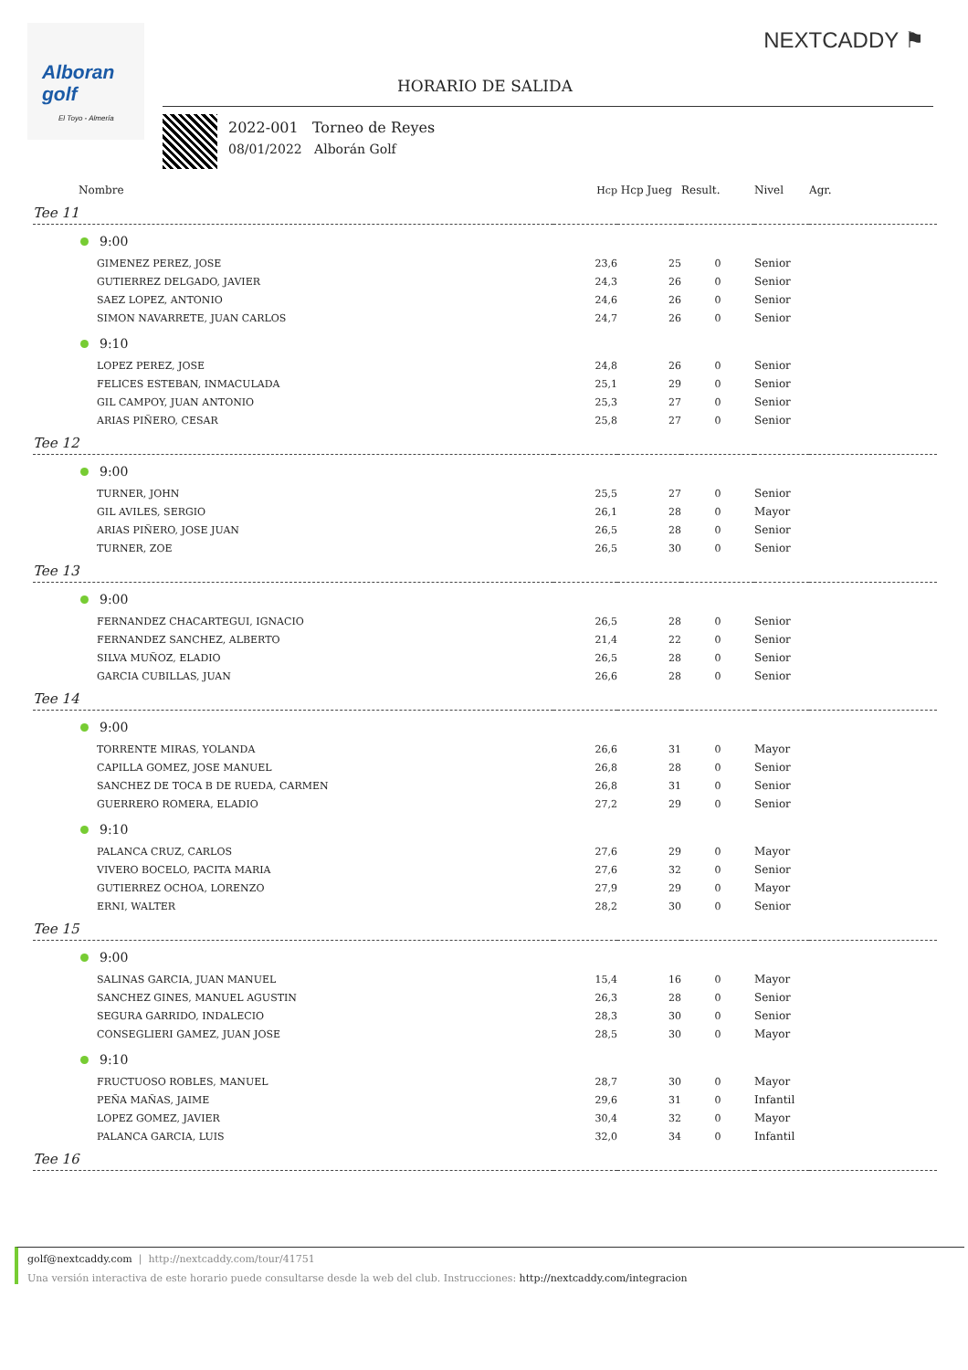Alboran golf
El Toyo - Almería
NEXTCADDY ⚑
HORARIO DE SALIDA
2022-001 Torneo de Reyes
08/01/2022 Alborán Golf
| Nombre | Hcp | Hcp Jueg | Result. | Nivel | Agr. |
| --- | --- | --- | --- | --- | --- |
| Tee 11 | | | | | |
| 9:00 | | | | | |
| GIMENEZ PEREZ, JOSE | 23,6 | 25 | 0 | Senior | |
| GUTIERREZ DELGADO, JAVIER | 24,3 | 26 | 0 | Senior | |
| SAEZ LOPEZ, ANTONIO | 24,6 | 26 | 0 | Senior | |
| SIMON NAVARRETE, JUAN CARLOS | 24,7 | 26 | 0 | Senior | |
| 9:10 | | | | | |
| LOPEZ PEREZ, JOSE | 24,8 | 26 | 0 | Senior | |
| FELICES ESTEBAN, INMACULADA | 25,1 | 29 | 0 | Senior | |
| GIL CAMPOY, JUAN ANTONIO | 25,3 | 27 | 0 | Senior | |
| ARIAS PIÑERO, CESAR | 25,8 | 27 | 0 | Senior | |
| Tee 12 | | | | | |
| 9:00 | | | | | |
| TURNER, JOHN | 25,5 | 27 | 0 | Senior | |
| GIL AVILES, SERGIO | 26,1 | 28 | 0 | Mayor | |
| ARIAS PIÑERO, JOSE JUAN | 26,5 | 28 | 0 | Senior | |
| TURNER, ZOE | 26,5 | 30 | 0 | Senior | |
| Tee 13 | | | | | |
| 9:00 | | | | | |
| FERNANDEZ CHACARTEGUI, IGNACIO | 26,5 | 28 | 0 | Senior | |
| FERNANDEZ SANCHEZ, ALBERTO | 21,4 | 22 | 0 | Senior | |
| SILVA MUÑOZ, ELADIO | 26,5 | 28 | 0 | Senior | |
| GARCIA CUBILLAS, JUAN | 26,6 | 28 | 0 | Senior | |
| Tee 14 | | | | | |
| 9:00 | | | | | |
| TORRENTE MIRAS, YOLANDA | 26,6 | 31 | 0 | Mayor | |
| CAPILLA GOMEZ, JOSE MANUEL | 26,8 | 28 | 0 | Senior | |
| SANCHEZ DE TOCA B DE RUEDA, CARMEN | 26,8 | 31 | 0 | Senior | |
| GUERRERO ROMERA, ELADIO | 27,2 | 29 | 0 | Senior | |
| 9:10 | | | | | |
| PALANCA CRUZ, CARLOS | 27,6 | 29 | 0 | Mayor | |
| VIVERO BOCELO, PACITA MARIA | 27,6 | 32 | 0 | Senior | |
| GUTIERREZ OCHOA, LORENZO | 27,9 | 29 | 0 | Mayor | |
| ERNI, WALTER | 28,2 | 30 | 0 | Senior | |
| Tee 15 | | | | | |
| 9:00 | | | | | |
| SALINAS GARCIA, JUAN MANUEL | 15,4 | 16 | 0 | Mayor | |
| SANCHEZ GINES, MANUEL AGUSTIN | 26,3 | 28 | 0 | Senior | |
| SEGURA GARRIDO, INDALECIO | 28,3 | 30 | 0 | Senior | |
| CONSEGLIERI GAMEZ, JUAN JOSE | 28,5 | 30 | 0 | Mayor | |
| 9:10 | | | | | |
| FRUCTUOSO ROBLES, MANUEL | 28,7 | 30 | 0 | Mayor | |
| PEÑA MAÑAS, JAIME | 29,6 | 31 | 0 | Infantil | |
| LOPEZ GOMEZ, JAVIER | 30,4 | 32 | 0 | Mayor | |
| PALANCA GARCIA, LUIS | 32,0 | 34 | 0 | Infantil | |
| Tee 16 | | | | | |
golf@nextcaddy.com | http://nextcaddy.com/tour/41751
Una versión interactiva de este horario puede consultarse desde la web del club. Instrucciones: http://nextcaddy.com/integracion